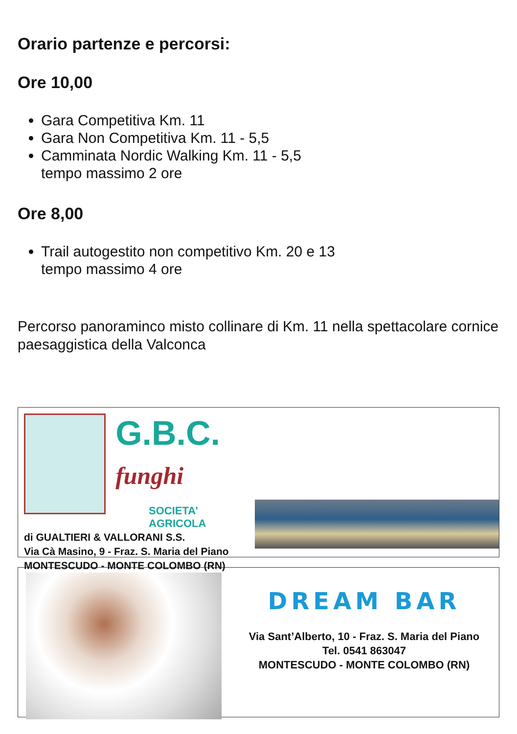Orario partenze e percorsi:
Ore 10,00
Gara Competitiva Km. 11
Gara Non Competitiva Km. 11 - 5,5
Camminata Nordic Walking Km. 11 - 5,5
tempo massimo 2 ore
Ore 8,00
Trail autogestito non competitivo Km. 20 e 13
tempo massimo 4 ore
Percorso panoraminco misto collinare di Km. 11 nella spettacolare cornice paesaggistica della Valconca
G.B.C. funghi
SOCIETA’ AGRICOLA
di GUALTIERI & VALLORANI S.S.
Via Cà Masino, 9 - Fraz. S. Maria del Piano
MONTESCUDO - MONTE COLOMBO (RN)
DREAM BAR
Via Sant’Alberto, 10 - Fraz. S. Maria del Piano
Tel. 0541 863047
MONTESCUDO - MONTE COLOMBO (RN)